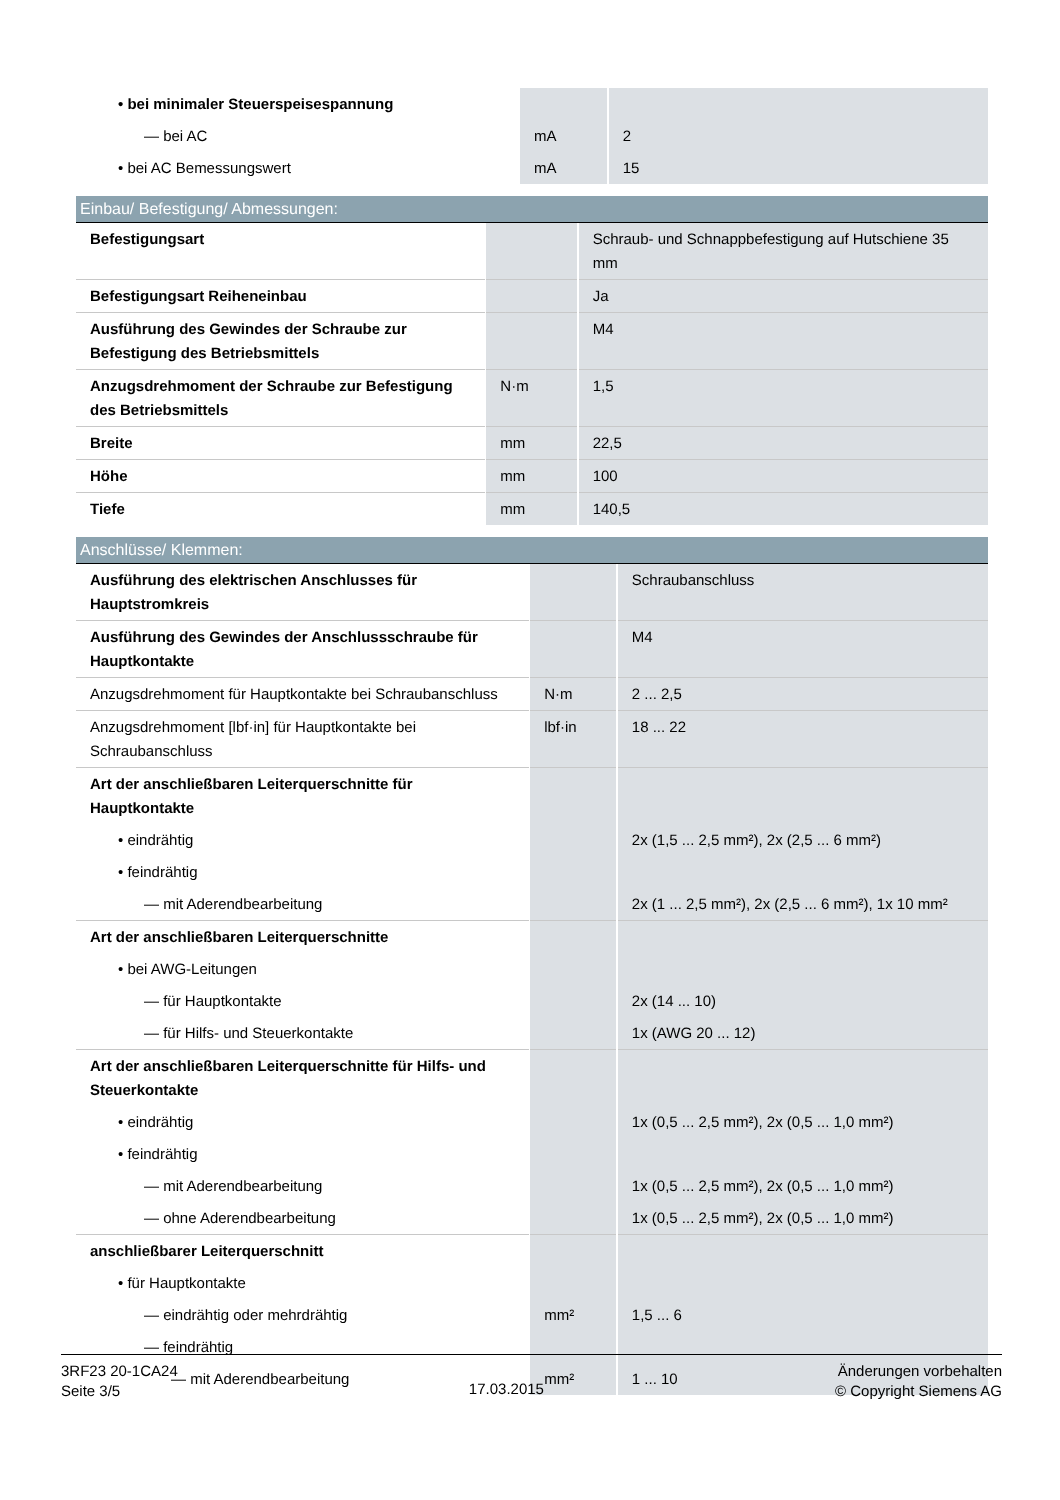| • bei minimaler Steuerspeisespannung | | |
| — bei AC | mA | 2 |
| • bei AC Bemessungswert | mA | 15 |
Einbau/ Befestigung/ Abmessungen:
| Befestigungsart | | Schraub- und Schnappbefestigung auf Hutschiene 35 mm |
| Befestigungsart Reiheneinbau | | Ja |
| Ausführung des Gewindes der Schraube zur Befestigung des Betriebsmittels | | M4 |
| Anzugsdrehmoment der Schraube zur Befestigung des Betriebsmittels | N·m | 1,5 |
| Breite | mm | 22,5 |
| Höhe | mm | 100 |
| Tiefe | mm | 140,5 |
Anschlüsse/ Klemmen:
| Ausführung des elektrischen Anschlusses für Hauptstromkreis | | Schraubanschluss |
| Ausführung des Gewindes der Anschlussschraube für Hauptkontakte | | M4 |
| Anzugsdrehmoment für Hauptkontakte bei Schraubanschluss | N·m | 2 ... 2,5 |
| Anzugsdrehmoment [lbf·in] für Hauptkontakte bei Schraubanschluss | lbf·in | 18 ... 22 |
| Art der anschließbaren Leiterquerschnitte für Hauptkontakte | | |
| • eindrähtig | | 2x (1,5 ... 2,5 mm²), 2x (2,5 ... 6 mm²) |
| • feindrähtig | | |
| — mit Aderendbearbeitung | | 2x (1 ... 2,5 mm²), 2x (2,5 ... 6 mm²), 1x 10 mm² |
| Art der anschließbaren Leiterquerschnitte | | |
| • bei AWG-Leitungen | | |
| — für Hauptkontakte | | 2x (14 ... 10) |
| — für Hilfs- und Steuerkontakte | | 1x (AWG 20 ... 12) |
| Art der anschließbaren Leiterquerschnitte für Hilfs- und Steuerkontakte | | |
| • eindrähtig | | 1x (0,5 ... 2,5 mm²), 2x (0,5 ... 1,0 mm²) |
| • feindrähtig | | |
| — mit Aderendbearbeitung | | 1x (0,5 ... 2,5 mm²), 2x (0,5 ... 1,0 mm²) |
| — ohne Aderendbearbeitung | | 1x (0,5 ... 2,5 mm²), 2x (0,5 ... 1,0 mm²) |
| anschließbarer Leiterquerschnitt | | |
| • für Hauptkontakte | | |
| — eindrähtig oder mehrdrähtig | mm² | 1,5 ... 6 |
| — feindrähtig | | |
| — mit Aderendbearbeitung | mm² | 1 ... 10 |
3RF23 20-1CA24
Seite 3/5
17.03.2015
Änderungen vorbehalten
© Copyright Siemens AG